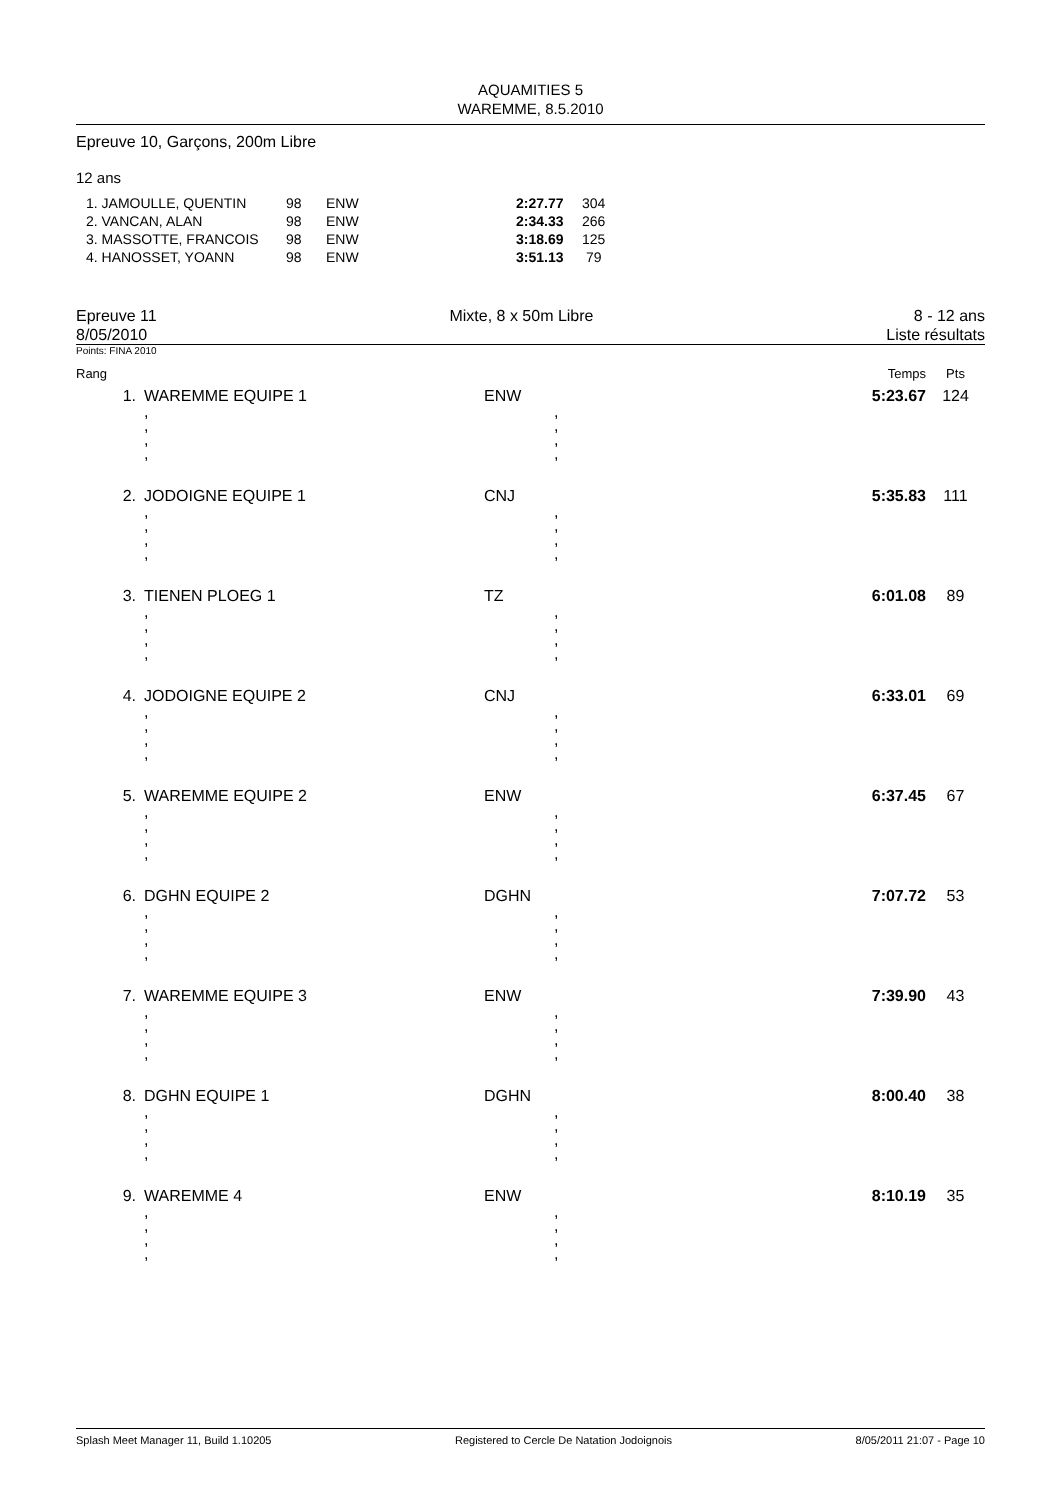AQUAMITIES 5
WAREMME, 8.5.2010
Epreuve 10, Garçons, 200m Libre
12 ans
| 1. JAMOULLE, QUENTIN | 98 | ENW | 2:27.77 | 304 |
| 2. VANCAN, ALAN | 98 | ENW | 2:34.33 | 266 |
| 3. MASSOTTE, FRANCOIS | 98 | ENW | 3:18.69 | 125 |
| 4. HANOSSET, YOANN | 98 | ENW | 3:51.13 | 79 |
Epreuve 11
8/05/2010
Mixte, 8 x 50m Libre 8 - 12 ans
Liste résultats
Points: FINA 2010
| Rang | | | Temps | Pts |
| 1. | WAREMME EQUIPE 1 | ENW | 5:23.67 | 124 |
| | , , , , | , , , , | | |
| 2. | JODOIGNE EQUIPE 1 | CNJ | 5:35.83 | 111 |
| | , , , , | , , , , | | |
| 3. | TIENEN PLOEG 1 | TZ | 6:01.08 | 89 |
| | , , , , | , , , , | | |
| 4. | JODOIGNE EQUIPE 2 | CNJ | 6:33.01 | 69 |
| | , , , , | , , , , | | |
| 5. | WAREMME EQUIPE 2 | ENW | 6:37.45 | 67 |
| | , , , , | , , , , | | |
| 6. | DGHN EQUIPE 2 | DGHN | 7:07.72 | 53 |
| | , , , , | , , , , | | |
| 7. | WAREMME EQUIPE 3 | ENW | 7:39.90 | 43 |
| | , , , , | , , , , | | |
| 8. | DGHN EQUIPE 1 | DGHN | 8:00.40 | 38 |
| | , , , , | , , , , | | |
| 9. | WAREMME 4 | ENW | 8:10.19 | 35 |
| | , , , , | , , , , | | |
Splash Meet Manager 11, Build 1.10205 Registered to Cercle De Natation Jodoignois 8/05/2011 21:07 - Page 10